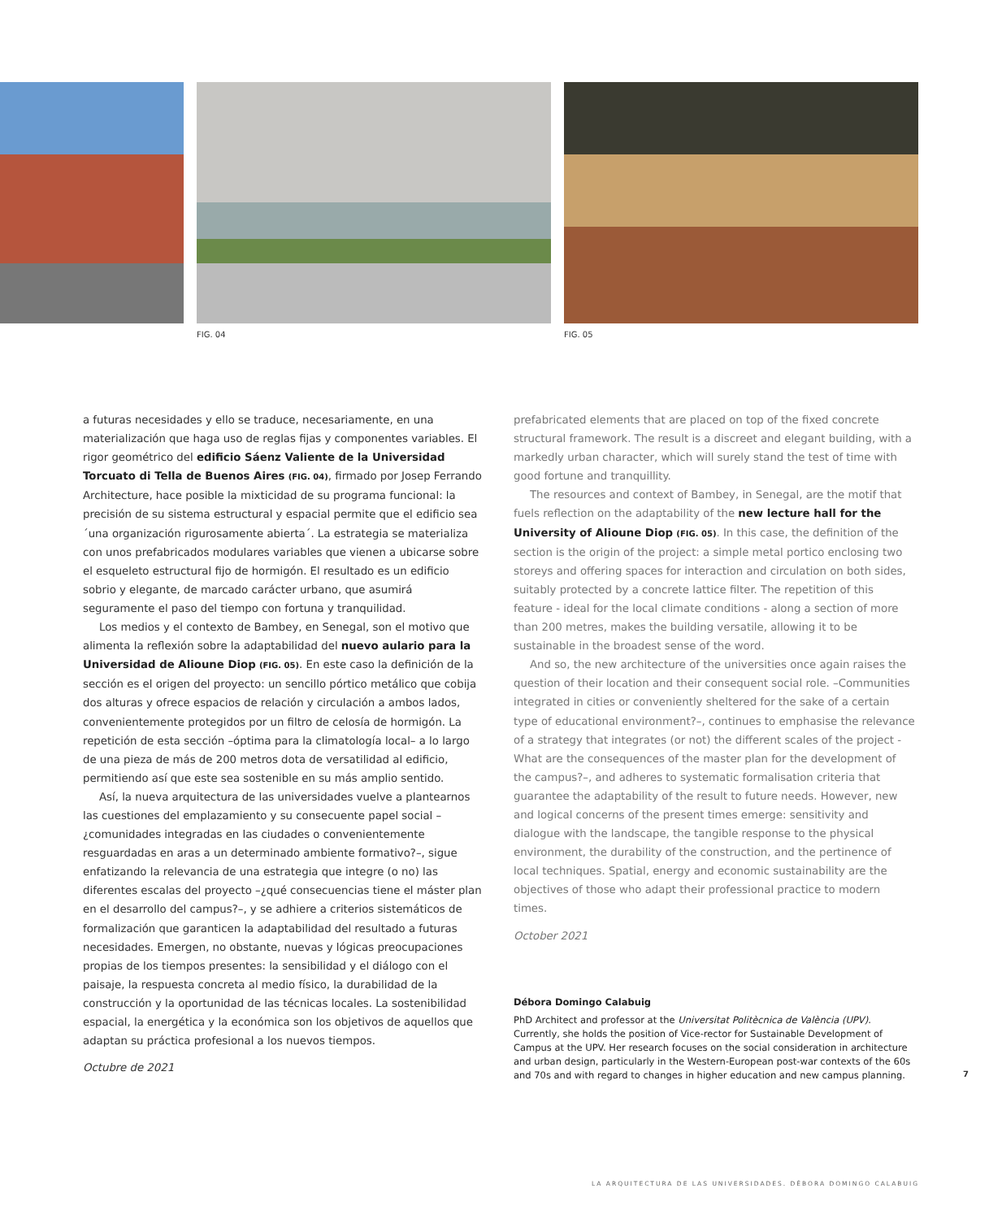FIG. 04 FIG. 05
a futuras necesidades y ello se traduce, necesariamente, en una materialización que haga uso de reglas fijas y componentes variables. El rigor geométrico del edificio Sáenz Valiente de la Universidad Torcuato di Tella de Buenos Aires (FIG. 04), firmado por Josep Ferrando Architecture, hace posible la mixticidad de su programa funcional: la precisión de su sistema estructural y espacial permite que el edificio sea ´una organización rigurosamente abierta´. La estrategia se materializa con unos prefabricados modulares variables que vienen a ubicarse sobre el esqueleto estructural fijo de hormigón. El resultado es un edificio sobrio y elegante, de marcado carácter urbano, que asumirá seguramente el paso del tiempo con fortuna y tranquilidad.
Los medios y el contexto de Bambey, en Senegal, son el motivo que alimenta la reflexión sobre la adaptabilidad del nuevo aulario para la Universidad de Alioune Diop (FIG. 05). En este caso la definición de la sección es el origen del proyecto: un sencillo pórtico metálico que cobija dos alturas y ofrece espacios de relación y circulación a ambos lados, convenientemente protegidos por un filtro de celosía de hormigón. La repetición de esta sección –óptima para la climatología local– a lo largo de una pieza de más de 200 metros dota de versatilidad al edificio, permitiendo así que este sea sostenible en su más amplio sentido.
Así, la nueva arquitectura de las universidades vuelve a plantearnos las cuestiones del emplazamiento y su consecuente papel social –¿comunidades integradas en las ciudades o convenientemente resguardadas en aras a un determinado ambiente formativo?–, sigue enfatizando la relevancia de una estrategia que integre (o no) las diferentes escalas del proyecto –¿qué consecuencias tiene el máster plan en el desarrollo del campus?–, y se adhiere a criterios sistemáticos de formalización que garanticen la adaptabilidad del resultado a futuras necesidades. Emergen, no obstante, nuevas y lógicas preocupaciones propias de los tiempos presentes: la sensibilidad y el diálogo con el paisaje, la respuesta concreta al medio físico, la durabilidad de la construcción y la oportunidad de las técnicas locales. La sostenibilidad espacial, la energética y la económica son los objetivos de aquellos que adaptan su práctica profesional a los nuevos tiempos.
Octubre de 2021
prefabricated elements that are placed on top of the fixed concrete structural framework. The result is a discreet and elegant building, with a markedly urban character, which will surely stand the test of time with good fortune and tranquillity.
The resources and context of Bambey, in Senegal, are the motif that fuels reflection on the adaptability of the new lecture hall for the University of Alioune Diop (FIG. 05). In this case, the definition of the section is the origin of the project: a simple metal portico enclosing two storeys and offering spaces for interaction and circulation on both sides, suitably protected by a concrete lattice filter. The repetition of this feature - ideal for the local climate conditions - along a section of more than 200 metres, makes the building versatile, allowing it to be sustainable in the broadest sense of the word.
And so, the new architecture of the universities once again raises the question of their location and their consequent social role. –Communities integrated in cities or conveniently sheltered for the sake of a certain type of educational environment?–, continues to emphasise the relevance of a strategy that integrates (or not) the different scales of the project -What are the consequences of the master plan for the development of the campus?–, and adheres to systematic formalisation criteria that guarantee the adaptability of the result to future needs. However, new and logical concerns of the present times emerge: sensitivity and dialogue with the landscape, the tangible response to the physical environment, the durability of the construction, and the pertinence of local techniques. Spatial, energy and economic sustainability are the objectives of those who adapt their professional practice to modern times.
October 2021
Débora Domingo Calabuig
PhD Architect and professor at the Universitat Politècnica de València (UPV). Currently, she holds the position of Vice-rector for Sustainable Development of Campus at the UPV. Her research focuses on the social consideration in architecture and urban design, particularly in the Western-European post-war contexts of the 60s and 70s and with regard to changes in higher education and new campus planning.
7
LA ARQUITECTURA DE LAS UNIVERSIDADES. DÉBORA DOMINGO CALABUIG